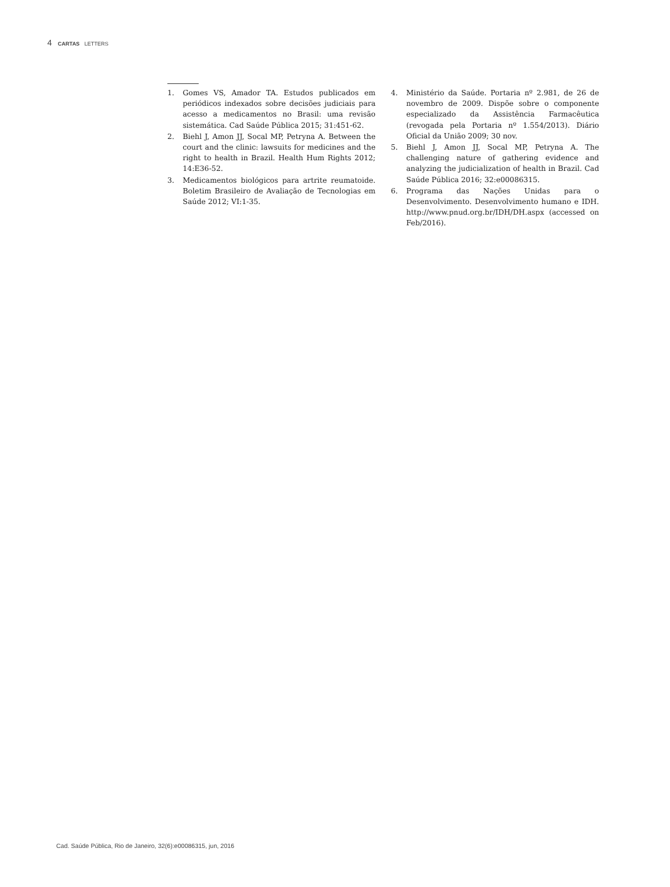4 CARTAS LETTERS
1. Gomes VS, Amador TA. Estudos publicados em periódicos indexados sobre decisões judiciais para acesso a medicamentos no Brasil: uma revisão sistemática. Cad Saúde Pública 2015; 31:451-62.
2. Biehl J, Amon JJ, Socal MP, Petryna A. Between the court and the clinic: lawsuits for medicines and the right to health in Brazil. Health Hum Rights 2012; 14:E36-52.
3. Medicamentos biológicos para artrite reumatoide. Boletim Brasileiro de Avaliação de Tecnologias em Saúde 2012; VI:1-35.
4. Ministério da Saúde. Portaria nº 2.981, de 26 de novembro de 2009. Dispõe sobre o componente especializado da Assistência Farmacêutica (revogada pela Portaria nº 1.554/2013). Diário Oficial da União 2009; 30 nov.
5. Biehl J, Amon JJ, Socal MP, Petryna A. The challenging nature of gathering evidence and analyzing the judicialization of health in Brazil. Cad Saúde Pública 2016; 32:e00086315.
6. Programa das Nações Unidas para o Desenvolvimento. Desenvolvimento humano e IDH. http://www.pnud.org.br/IDH/DH.aspx (accessed on Feb/2016).
Cad. Saúde Pública, Rio de Janeiro, 32(6):e00086315, jun, 2016